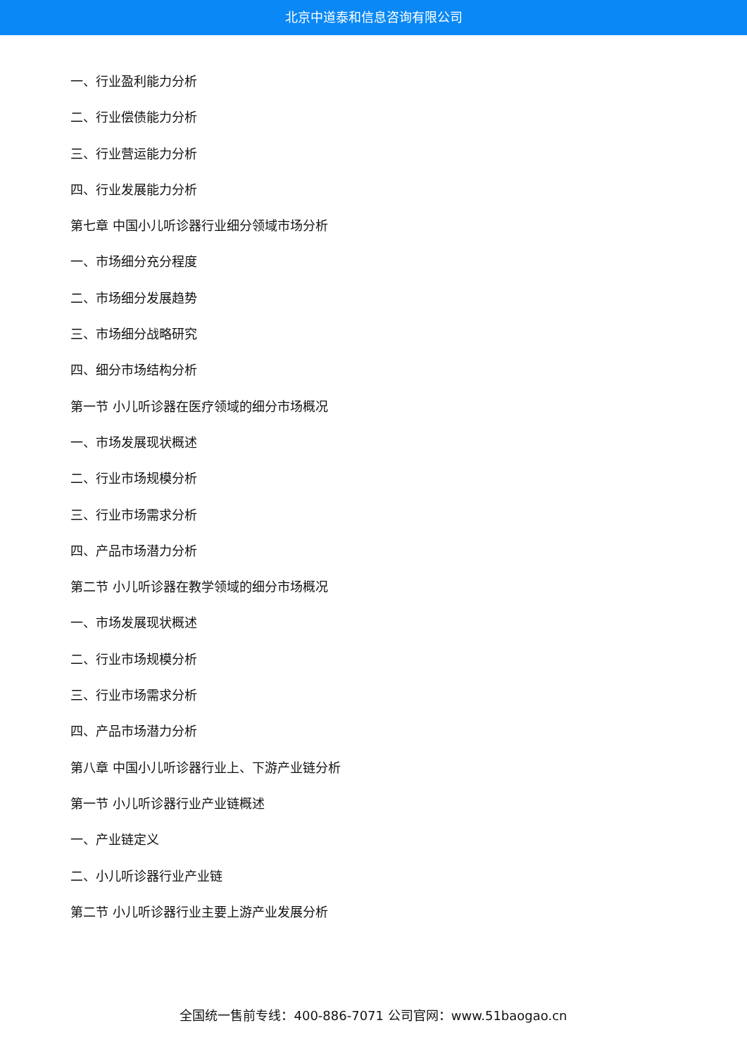北京中道泰和信息咨询有限公司
一、行业盈利能力分析
二、行业偿债能力分析
三、行业营运能力分析
四、行业发展能力分析
第七章 中国小儿听诊器行业细分领域市场分析
一、市场细分充分程度
二、市场细分发展趋势
三、市场细分战略研究
四、细分市场结构分析
第一节 小儿听诊器在医疗领域的细分市场概况
一、市场发展现状概述
二、行业市场规模分析
三、行业市场需求分析
四、产品市场潜力分析
第二节 小儿听诊器在教学领域的细分市场概况
一、市场发展现状概述
二、行业市场规模分析
三、行业市场需求分析
四、产品市场潜力分析
第八章 中国小儿听诊器行业上、下游产业链分析
第一节 小儿听诊器行业产业链概述
一、产业链定义
二、小儿听诊器行业产业链
第二节 小儿听诊器行业主要上游产业发展分析
全国统一售前专线：400-886-7071 公司官网：www.51baogao.cn